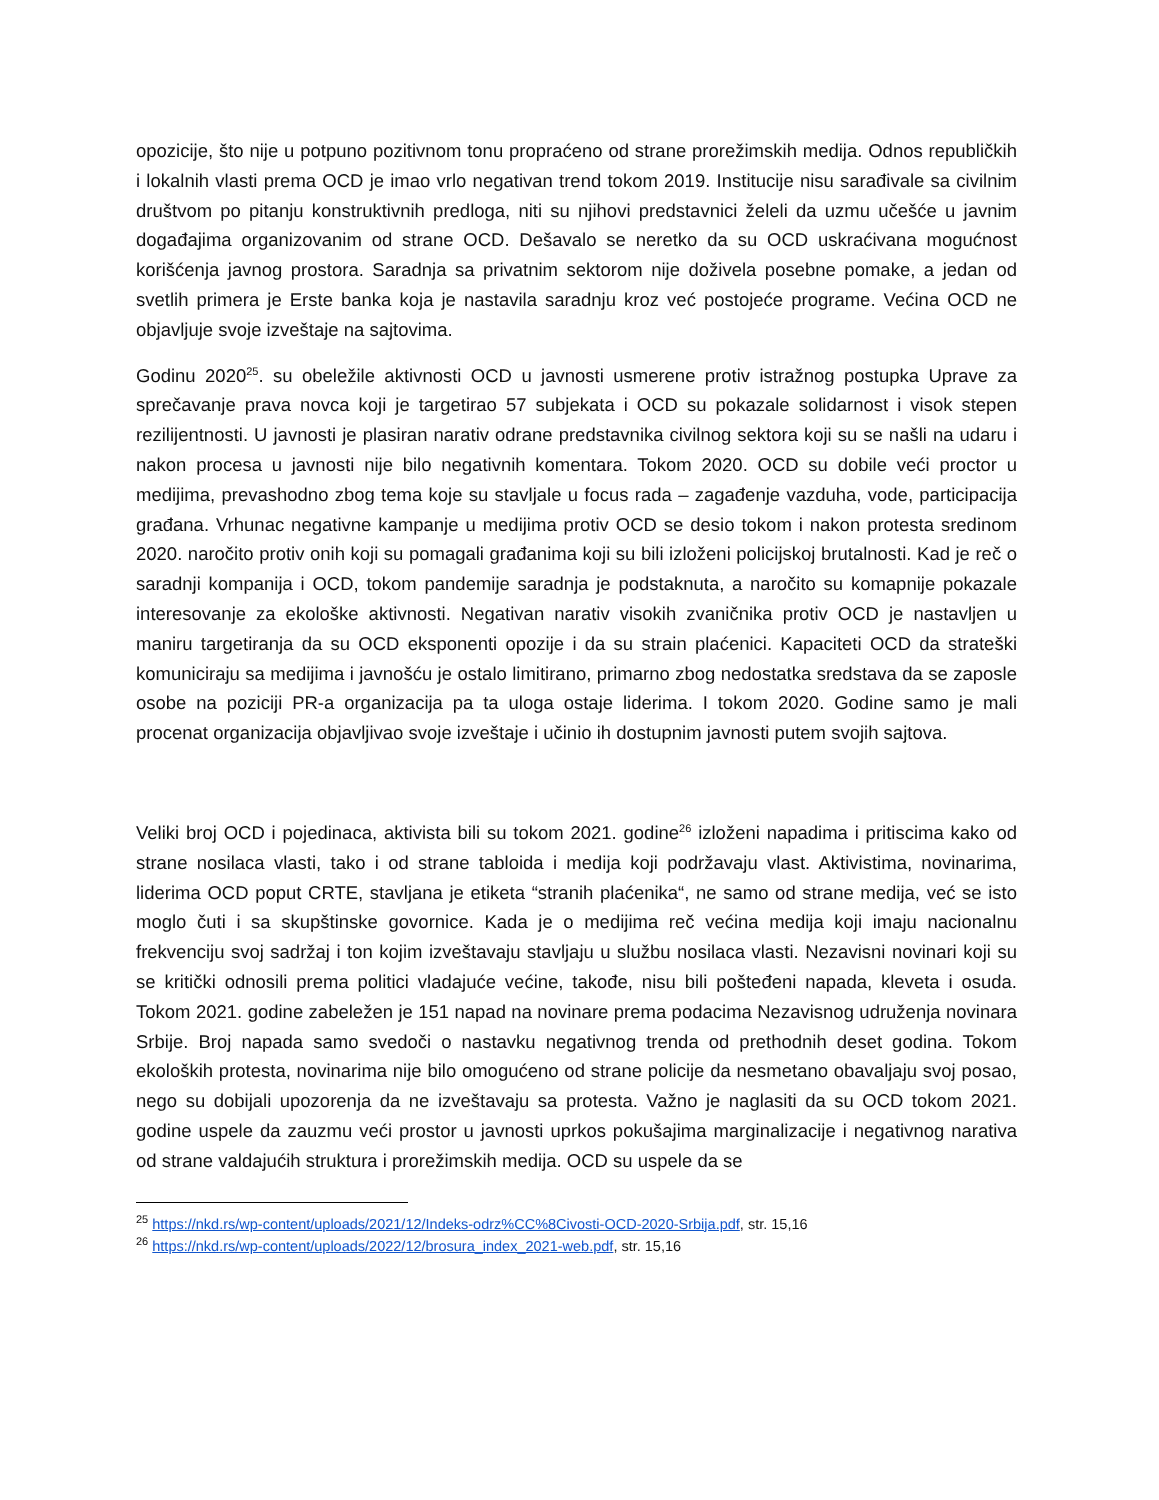opozicije, što nije u potpuno pozitivnom tonu propraćeno od strane prorežimskih medija. Odnos republičkih i lokalnih vlasti prema OCD je imao vrlo negativan trend tokom 2019. Institucije nisu sarađivale sa civilnim društvom po pitanju konstruktivnih predloga, niti su njihovi predstavnici želeli da uzmu učešće u javnim događajima organizovanim od strane OCD. Dešavalo se neretko da su OCD uskraćivana mogućnost korišćenja javnog prostora. Saradnja sa privatnim sektorom nije doživela posebne pomake, a jedan od svetlih primera je Erste banka koja je nastavila saradnju kroz već postojeće programe. Većina OCD ne objavljuje svoje izveštaje na sajtovima.
Godinu 2020<sup>25</sup>. su obeležile aktivnosti OCD u javnosti usmerene protiv istražnog postupka Uprave za sprečavanje prava novca koji je targetirao 57 subjekata i OCD su pokazale solidarnost i visok stepen rezilijentnosti. U javnosti je plasiran narativ odrane predstavnika civilnog sektora koji su se našli na udaru i nakon procesa u javnosti nije bilo negativnih komentara. Tokom 2020. OCD su dobile veći proctor u medijima, prevashodno zbog tema koje su stavljale u focus rada – zagađenje vazduha, vode, participacija građana. Vrhunac negativne kampanje u medijima protiv OCD se desio tokom i nakon protesta sredinom 2020. naročito protiv onih koji su pomagali građanima koji su bili izloženi policijskoj brutalnosti. Kad je reč o saradnji kompanija i OCD, tokom pandemije saradnja je podstaknuta, a naročito su komapnije pokazale interesovanje za ekološke aktivnosti. Negativan narativ visokih zvaničnika protiv OCD je nastavljen u maniru targetiranja da su OCD eksponenti opozije i da su strain plaćenici. Kapaciteti OCD da strateški komuniciraju sa medijima i javnošću je ostalo limitirano, primarno zbog nedostatka sredstava da se zaposle osobe na poziciji PR-a organizacija pa ta uloga ostaje liderima. I tokom 2020. Godine samo je mali procenat organizacija objavljivao svoje izveštaje i učinio ih dostupnim javnosti putem svojih sajtova.
Veliki broj OCD i pojedinaca, aktivista bili su tokom 2021. godine<sup>26</sup> izloženi napadima i pritiscima kako od strane nosilaca vlasti, tako i od strane tabloida i medija koji podržavaju vlast. Aktivistima, novinarima, liderima OCD poput CRTE, stavljana je etiketa “stranih plaćenika“, ne samo od strane medija, već se isto moglo čuti i sa skupštinske govornice. Kada je o medijima reč većina medija koji imaju nacionalnu frekvenciju svoj sadržaj i ton kojim izveštavaju stavljaju u službu nosilaca vlasti. Nezavisni novinari koji su se kritički odnosili prema politici vladajuće većine, takođe, nisu bili pošteđeni napada, kleveta i osuda. Tokom 2021. godine zabeležen je 151 napad na novinare prema podacima Nezavisnog udruženja novinara Srbije. Broj napada samo svedoči o nastavku negativnog trenda od prethodnih deset godina. Tokom ekoloških protesta, novinarima nije bilo omogućeno od strane policije da nesmetano obavaljaju svoj posao, nego su dobijali upozorenja da ne izveštavaju sa protesta. Važno je naglasiti da su OCD tokom 2021. godine uspele da zauzmu veći prostor u javnosti uprkos pokušajima marginalizacije i negativnog narativa od strane valdajućih struktura i prorežimskih medija. OCD su uspele da se
<sup>25</sup> https://nkd.rs/wp-content/uploads/2021/12/Indeks-odrz%CC%8Civosti-OCD-2020-Srbija.pdf, str. 15,16
<sup>26</sup> https://nkd.rs/wp-content/uploads/2022/12/brosura_index_2021-web.pdf, str. 15,16